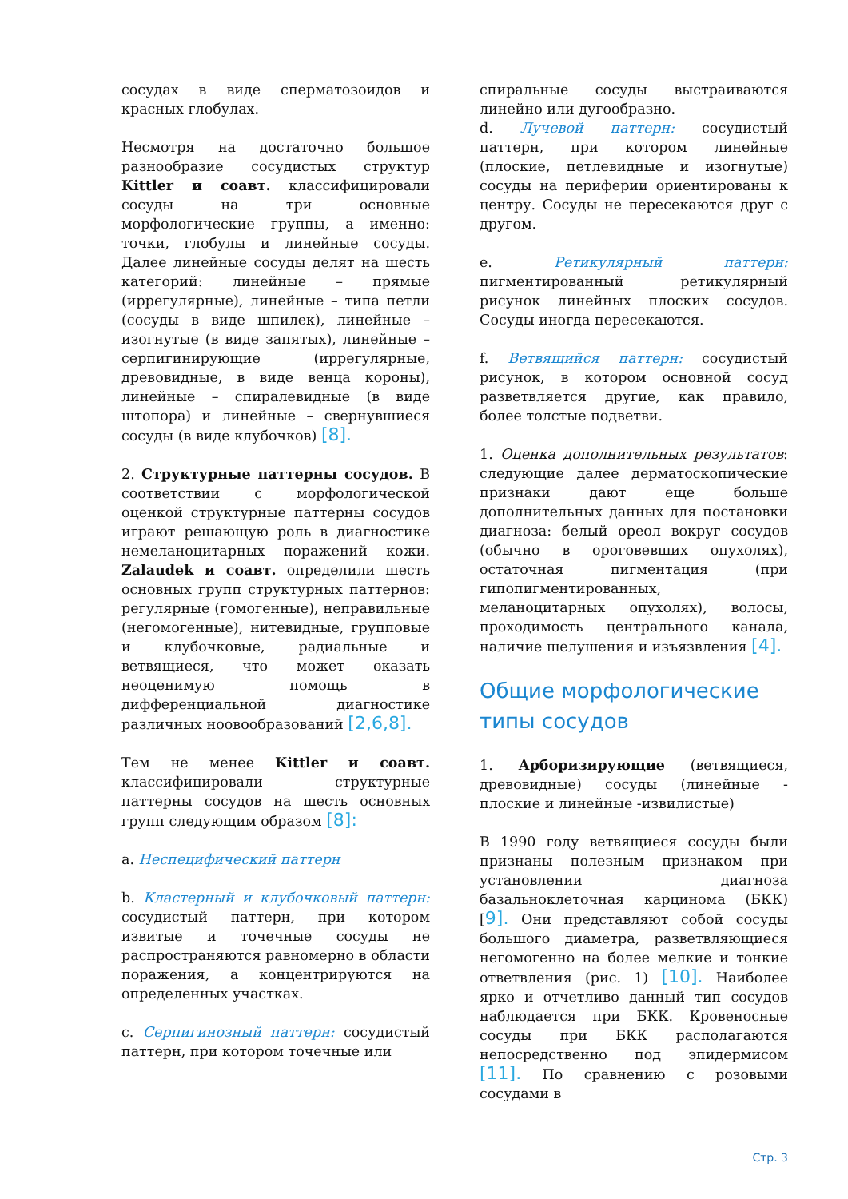сосудах в виде сперматозоидов и красных глобулах.
Несмотря на достаточно большое разнообразие сосудистых структур Kittler и соавт. классифицировали сосуды на три основные морфологические группы, а именно: точки, глобулы и линейные сосуды. Далее линейные сосуды делят на шесть категорий: линейные – прямые (иррегулярные), линейные – типа петли (сосуды в виде шпилек), линейные – изогнутые (в виде запятых), линейные – серпигинирующие (иррегулярные, древовидные, в виде венца короны), линейные – спиралевидные (в виде штопора) и линейные – свернувшиеся сосуды (в виде клубочков) [8].
2. Структурные паттерны сосудов. В соответствии с морфологической оценкой структурные паттерны сосудов играют решающую роль в диагностике немеланоцитарных поражений кожи. Zalaudek и соавт. определили шесть основных групп структурных паттернов: регулярные (гомогенные), неправильные (негомогенные), нитевидные, групповые и клубочковые, радиальные и ветвящиеся, что может оказать неоценимую помощь в дифференциальной диагностике различных ноовообразований [2,6,8].
Тем не менее Kittler и соавт. классифицировали структурные паттерны сосудов на шесть основных групп следующим образом [8]:
a. Неспецифический паттерн
b. Кластерный и клубочковый паттерн: сосудистый паттерн, при котором извитые и точечные сосуды не распространяются равномерно в области поражения, а концентрируются на определенных участках.
c. Серпигинозный паттерн: сосудистый паттерн, при котором точечные или
спиральные сосуды выстраиваются линейно или дугообразно.
d. Лучевой паттерн: сосудистый паттерн, при котором линейные (плоские, петлевидные и изогнутые) сосуды на периферии ориентированы к центру. Сосуды не пересекаются друг с другом.
e. Ретикулярный паттерн: пигментированный ретикулярный рисунок линейных плоских сосудов. Сосуды иногда пересекаются.
f. Ветвящийся паттерн: сосудистый рисунок, в котором основной сосуд разветвляется другие, как правило, более толстые подветви.
1. Оценка дополнительных результатов: следующие далее дерматоскопические признаки дают еще больше дополнительных данных для постановки диагноза: белый ореол вокруг сосудов (обычно в ороговевших опухолях), остаточная пигментация (при гипопигментированных, меланоцитарных опухолях), волосы, проходимость центрального канала, наличие шелушения и изъязвления [4].
Общие морфологические типы сосудов
1. Арборизирующие (ветвящиеся, древовидные) сосуды (линейные - плоские и линейные -извилистые)
В 1990 году ветвящиеся сосуды были признаны полезным признаком при установлении диагноза базальноклеточная карцинома (БКК) [9]. Они представляют собой сосуды большого диаметра, разветвляющиеся негомогенно на более мелкие и тонкие ответвления (рис. 1) [10]. Наиболее ярко и отчетливо данный тип сосудов наблюдается при БКК. Кровеносные сосуды при БКК располагаются непосредственно под эпидермисом [11]. По сравнению с розовыми сосудами в
Стр. 3